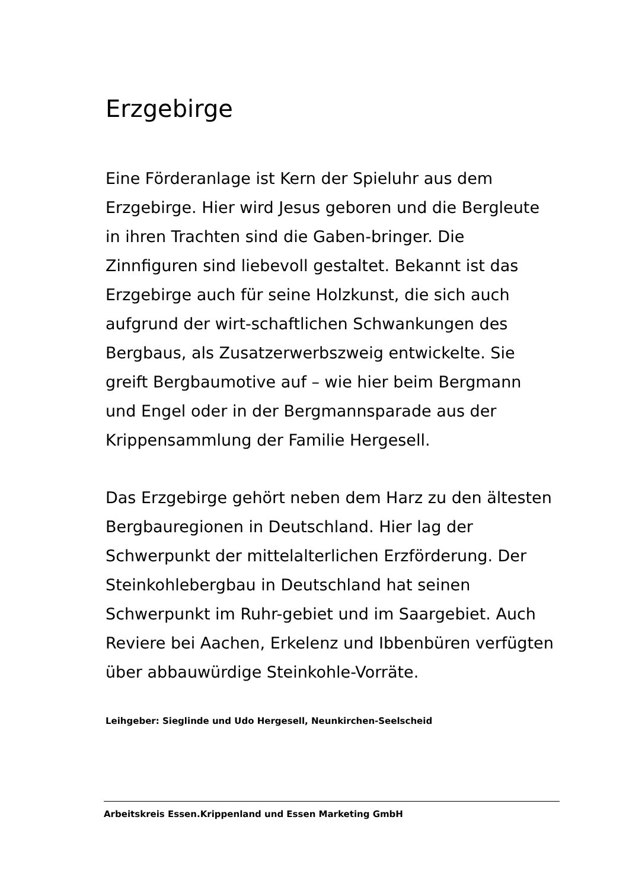Erzgebirge
Eine Förderanlage ist Kern der Spieluhr aus dem Erzgebirge. Hier wird Jesus geboren und die Bergleute in ihren Trachten sind die Gaben-bringer. Die Zinnfiguren sind liebevoll gestaltet. Bekannt ist das Erzgebirge auch für seine Holzkunst, die sich auch aufgrund der wirt-schaftlichen Schwankungen des Bergbaus, als Zusatzerwerbszweig entwickelte. Sie greift Bergbaumotive auf – wie hier beim Bergmann und Engel oder in der Bergmannsparade aus der Krippensammlung der Familie Hergesell.
Das Erzgebirge gehört neben dem Harz zu den ältesten Bergbauregionen in Deutschland. Hier lag der Schwerpunkt der mittelalterlichen Erzförderung. Der Steinkohlebergbau in Deutschland hat seinen Schwerpunkt im Ruhr-gebiet und im Saargebiet. Auch Reviere bei Aachen, Erkelenz und Ibbenbüren verfügten über abbauwürdige Steinkohle-Vorräte.
Leihgeber: Sieglinde und Udo Hergesell, Neunkirchen-Seelscheid
Arbeitskreis Essen.Krippenland und Essen Marketing GmbH